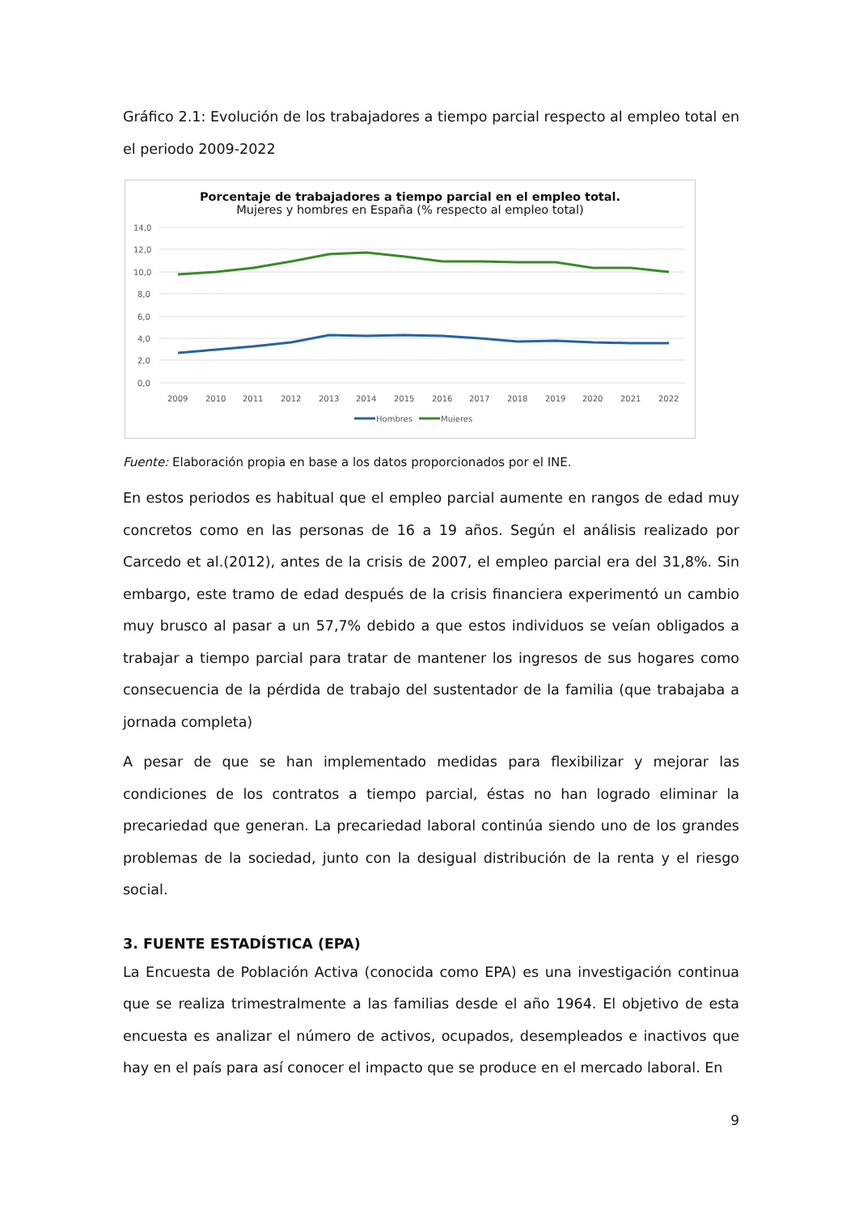Gráfico 2.1: Evolución de los trabajadores a tiempo parcial respecto al empleo total en el periodo 2009-2022
Porcentaje de trabajadores a tiempo parcial en el empleo total.
Mujeres y hombres en España (% respecto al empleo total)
14,0
12,0
10,0
8,0
6,0
4,0
2,0
0,0
2009
2010
2011
2012
2013
2014
2015
2016
2017
2018
2019
2020
2021
2022
Hombres
Mujeres
Fuente: Elaboración propia en base a los datos proporcionados por el INE.
En estos periodos es habitual que el empleo parcial aumente en rangos de edad muy concretos como en las personas de 16 a 19 años. Según el análisis realizado por Carcedo et al.(2012), antes de la crisis de 2007, el empleo parcial era del 31,8%. Sin embargo, este tramo de edad después de la crisis financiera experimentó un cambio muy brusco al pasar a un 57,7% debido a que estos individuos se veían obligados a trabajar a tiempo parcial para tratar de mantener los ingresos de sus hogares como consecuencia de la pérdida de trabajo del sustentador de la familia (que trabajaba a jornada completa)
A pesar de que se han implementado medidas para flexibilizar y mejorar las condiciones de los contratos a tiempo parcial, éstas no han logrado eliminar la precariedad que generan. La precariedad laboral continúa siendo uno de los grandes problemas de la sociedad, junto con la desigual distribución de la renta y el riesgo social.
3. FUENTE ESTADÍSTICA (EPA)
La Encuesta de Población Activa (conocida como EPA) es una investigación continua que se realiza trimestralmente a las familias desde el año 1964. El objetivo de esta encuesta es analizar el número de activos, ocupados, desempleados e inactivos que hay en el país para así conocer el impacto que se produce en el mercado laboral. En
9